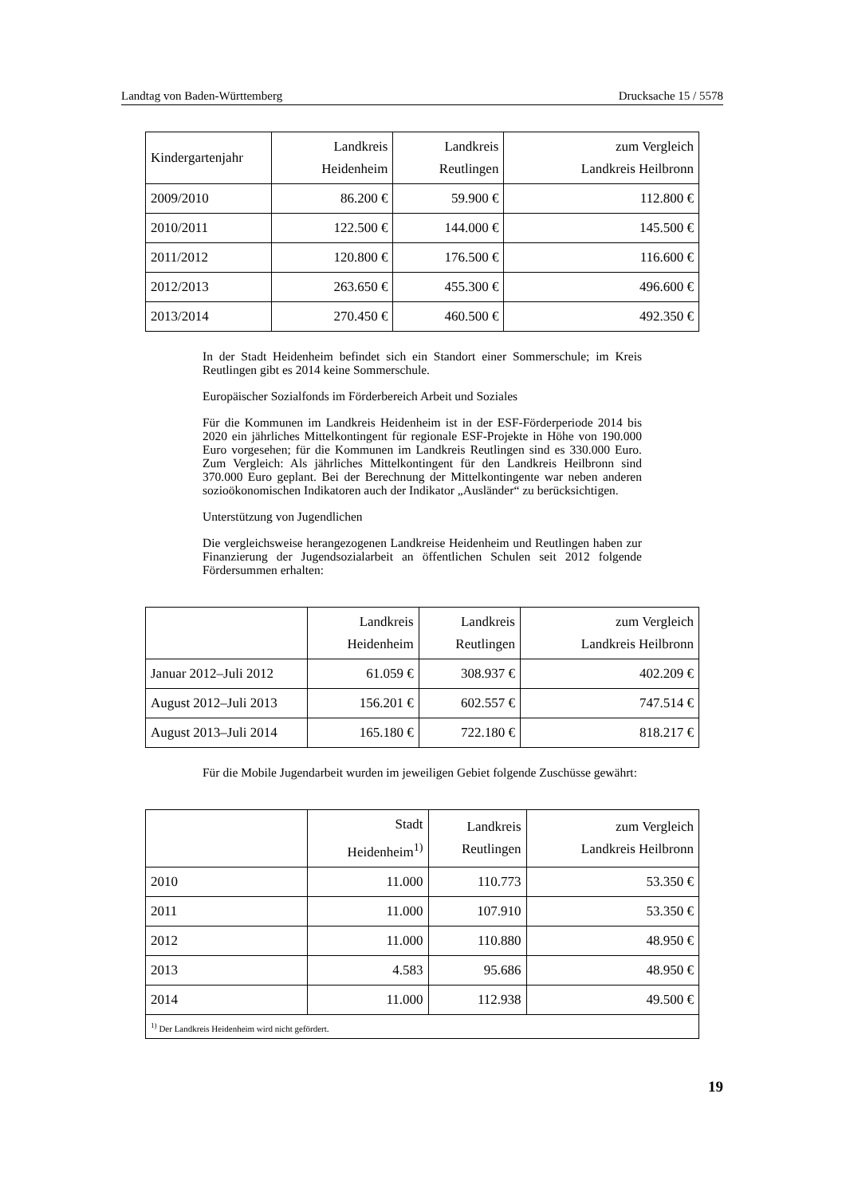Landtag von Baden-Württemberg Drucksache 15 / 5578
| Kindergartenjahr | Landkreis Heidenheim | Landkreis Reutlingen | zum Vergleich Landkreis Heilbronn |
| --- | --- | --- | --- |
| 2009/2010 | 86.200 € | 59.900 € | 112.800 € |
| 2010/2011 | 122.500 € | 144.000 € | 145.500 € |
| 2011/2012 | 120.800 € | 176.500 € | 116.600 € |
| 2012/2013 | 263.650 € | 455.300 € | 496.600 € |
| 2013/2014 | 270.450 € | 460.500 € | 492.350 € |
In der Stadt Heidenheim befindet sich ein Standort einer Sommerschule; im Kreis Reutlingen gibt es 2014 keine Sommerschule.
Europäischer Sozialfonds im Förderbereich Arbeit und Soziales
Für die Kommunen im Landkreis Heidenheim ist in der ESF-Förderperiode 2014 bis 2020 ein jährliches Mittelkontingent für regionale ESF-Projekte in Höhe von 190.000 Euro vorgesehen; für die Kommunen im Landkreis Reutlingen sind es 330.000 Euro. Zum Vergleich: Als jährliches Mittelkontingent für den Landkreis Heilbronn sind 370.000 Euro geplant. Bei der Berechnung der Mittelkontingente war neben anderen sozioökonomischen Indikatoren auch der Indikator „Ausländer“ zu berücksichtigen.
Unterstützung von Jugendlichen
Die vergleichsweise herangezogenen Landkreise Heidenheim und Reutlingen haben zur Finanzierung der Jugendsozialarbeit an öffentlichen Schulen seit 2012 folgende Fördersummen erhalten:
| | Landkreis Heidenheim | Landkreis Reutlingen | zum Vergleich Landkreis Heilbronn |
| --- | --- | --- | --- |
| Januar 2012–Juli 2012 | 61.059 € | 308.937 € | 402.209 € |
| August 2012–Juli 2013 | 156.201 € | 602.557 € | 747.514 € |
| August 2013–Juli 2014 | 165.180 € | 722.180 € | 818.217 € |
Für die Mobile Jugendarbeit wurden im jeweiligen Gebiet folgende Zuschüsse gewährt:
| | Stadt Heidenheim<sup>1)</sup> | Landkreis Reutlingen | zum Vergleich Landkreis Heilbronn |
| --- | --- | --- | --- |
| 2010 | 11.000 | 110.773 | 53.350 € |
| 2011 | 11.000 | 107.910 | 53.350 € |
| 2012 | 11.000 | 110.880 | 48.950 € |
| 2013 | 4.583 | 95.686 | 48.950 € |
| 2014 | 11.000 | 112.938 | 49.500 € |
| <sup>1)</sup> Der Landkreis Heidenheim wird nicht gefördert. | | | |
19